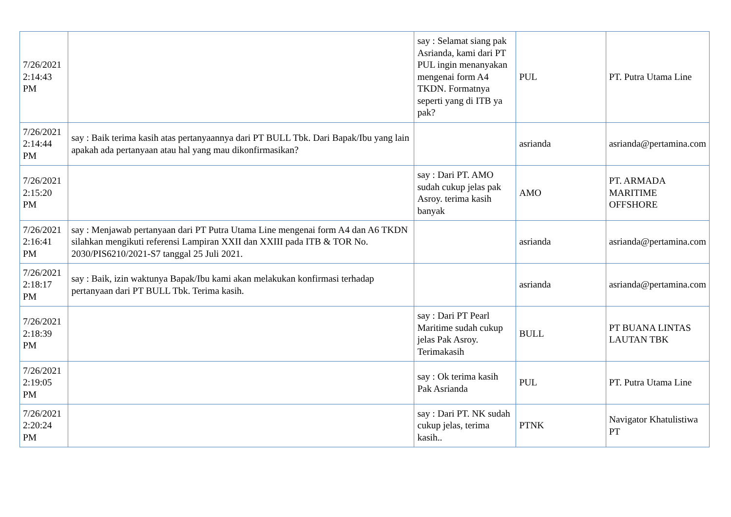| 7/26/2021 2:14:43 PM | | say : Selamat siang pak Asrianda, kami dari PT PUL ingin menanyakan mengenai form A4 TKDN. Formatnya seperti yang di ITB ya pak? | PUL | PT. Putra Utama Line |
| 7/26/2021 2:14:44 PM | say : Baik terima kasih atas pertanyaannya dari PT BULL Tbk. Dari Bapak/Ibu yang lain apakah ada pertanyaan atau hal yang mau dikonfirmasikan? | | asrianda | asrianda@pertamina.com |
| 7/26/2021 2:15:20 PM | | say : Dari PT. AMO sudah cukup jelas pak Asroy. terima kasih banyak | AMO | PT. ARMADA MARITIME OFFSHORE |
| 7/26/2021 2:16:41 PM | say : Menjawab pertanyaan dari PT Putra Utama Line mengenai form A4 dan A6 TKDN silahkan mengikuti referensi Lampiran XXII dan XXIII pada ITB & TOR No. 2030/PIS6210/2021-S7 tanggal 25 Juli 2021. | | asrianda | asrianda@pertamina.com |
| 7/26/2021 2:18:17 PM | say : Baik, izin waktunya Bapak/Ibu kami akan melakukan konfirmasi terhadap pertanyaan dari PT BULL Tbk. Terima kasih. | | asrianda | asrianda@pertamina.com |
| 7/26/2021 2:18:39 PM | | say : Dari PT Pearl Maritime sudah cukup jelas Pak Asroy. Terimakasih | BULL | PT BUANA LINTAS LAUTAN TBK |
| 7/26/2021 2:19:05 PM | | say : Ok terima kasih Pak Asrianda | PUL | PT. Putra Utama Line |
| 7/26/2021 2:20:24 PM | | say : Dari PT. NK sudah cukup jelas, terima kasih.. | PTNK | Navigator Khatulistiwa PT |